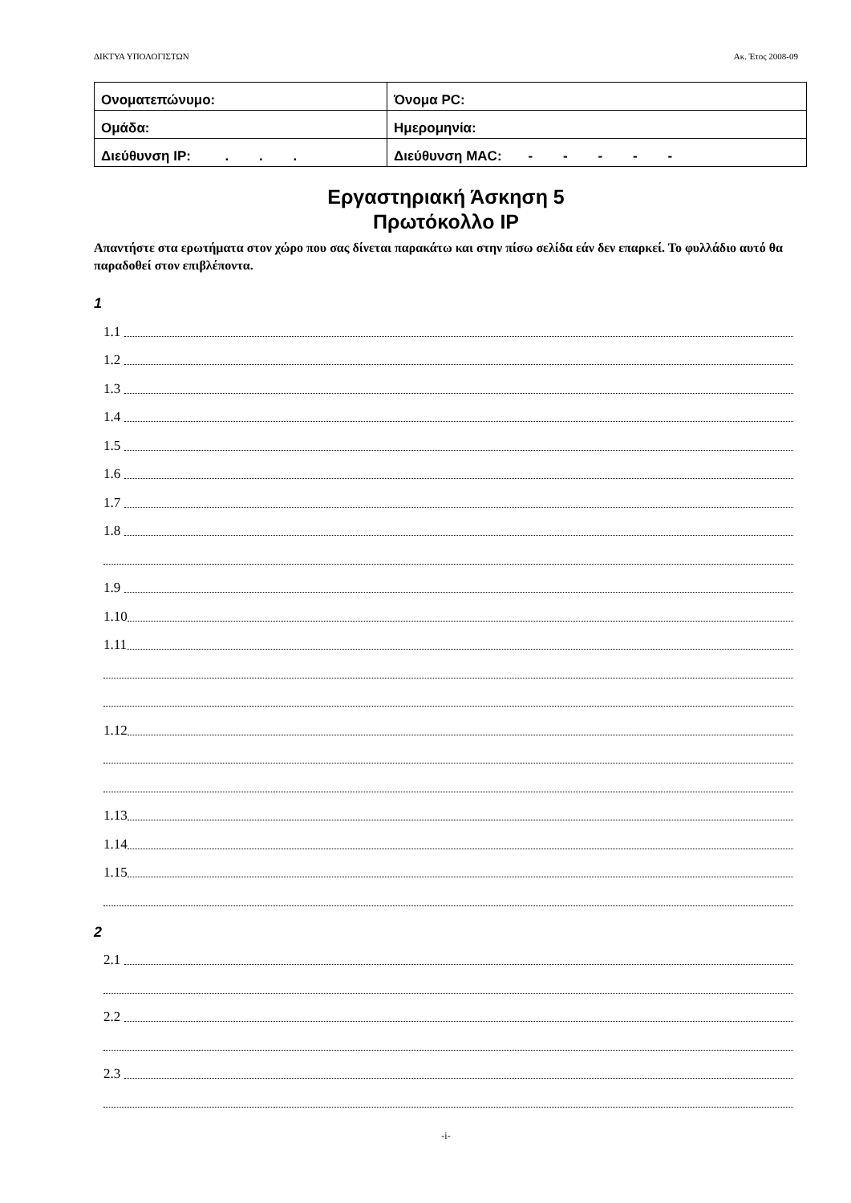ΔΙΚΤΥΑ ΥΠΟΛΟΓΙΣΤΩΝ Ακ. Έτος 2008-09
| Ονοματεπώνυμο: | | | Όνομα PC: |
| Ομάδα: | | Ημερομηνία: | |
| Διεύθυνση IP: . . . | Διεύθυνση MAC: - - - - - | | |
Εργαστηριακή Άσκηση 5
Πρωτόκολλο IP
Απαντήστε στα ερωτήματα στον χώρο που σας δίνεται παρακάτω και στην πίσω σελίδα εάν δεν επαρκεί. Το φυλλάδιο αυτό θα παραδοθεί στον επιβλέποντα.
1
1.1
1.2
1.3
1.4
1.5
1.6
1.7
1.8
1.9
1.10
1.11
1.12
1.13
1.14
1.15
2
2.1
2.2
2.3
-i-